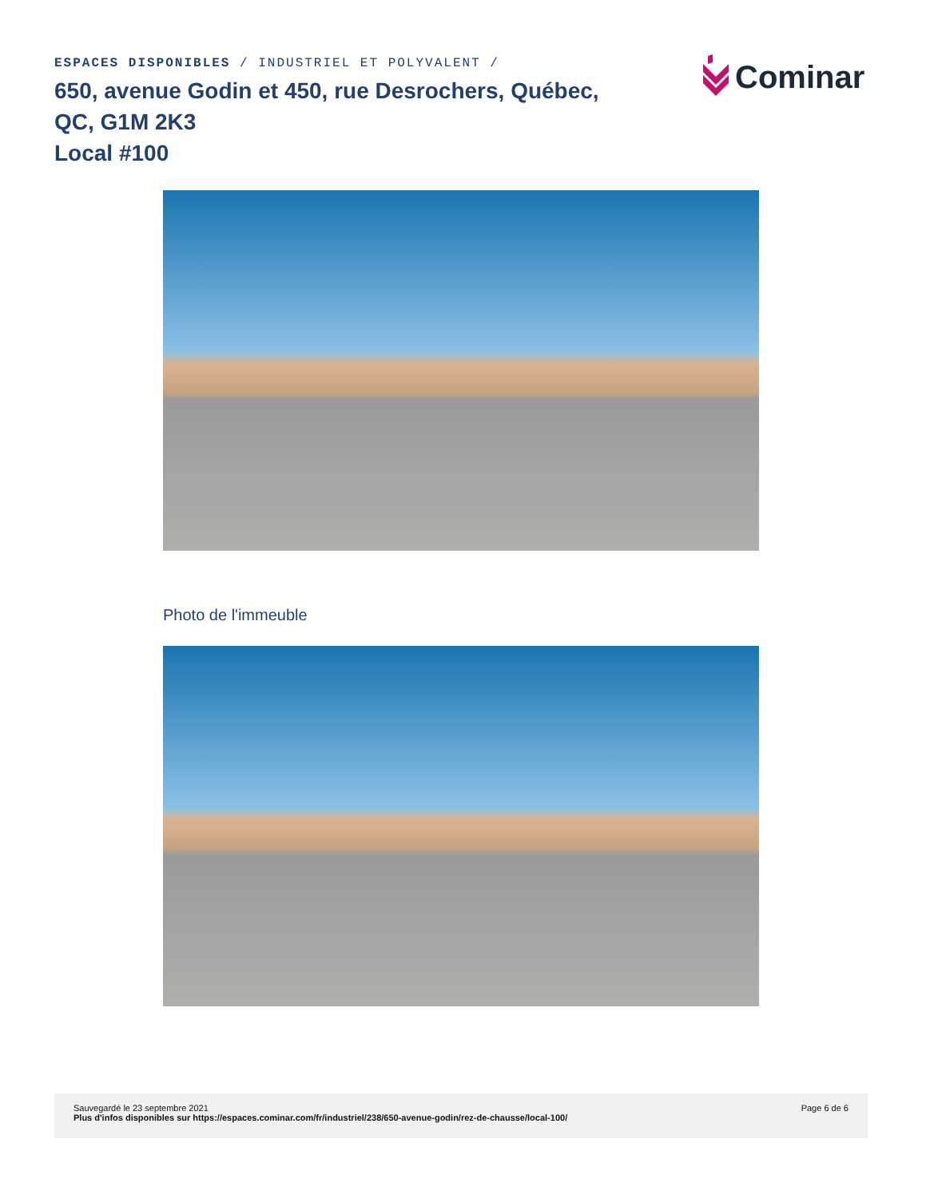ESPACES DISPONIBLES / INDUSTRIEL ET POLYVALENT /
650, avenue Godin et 450, rue Desrochers, Québec, QC, G1M 2K3
Local #100
Cominar
Photo de l'immeuble
Sauvegardé le 23 septembre 2021
Plus d'infos disponibles sur https://espaces.cominar.com/fr/industriel/238/650-avenue-godin/rez-de-chausse/local-100/
Page 6 de 6